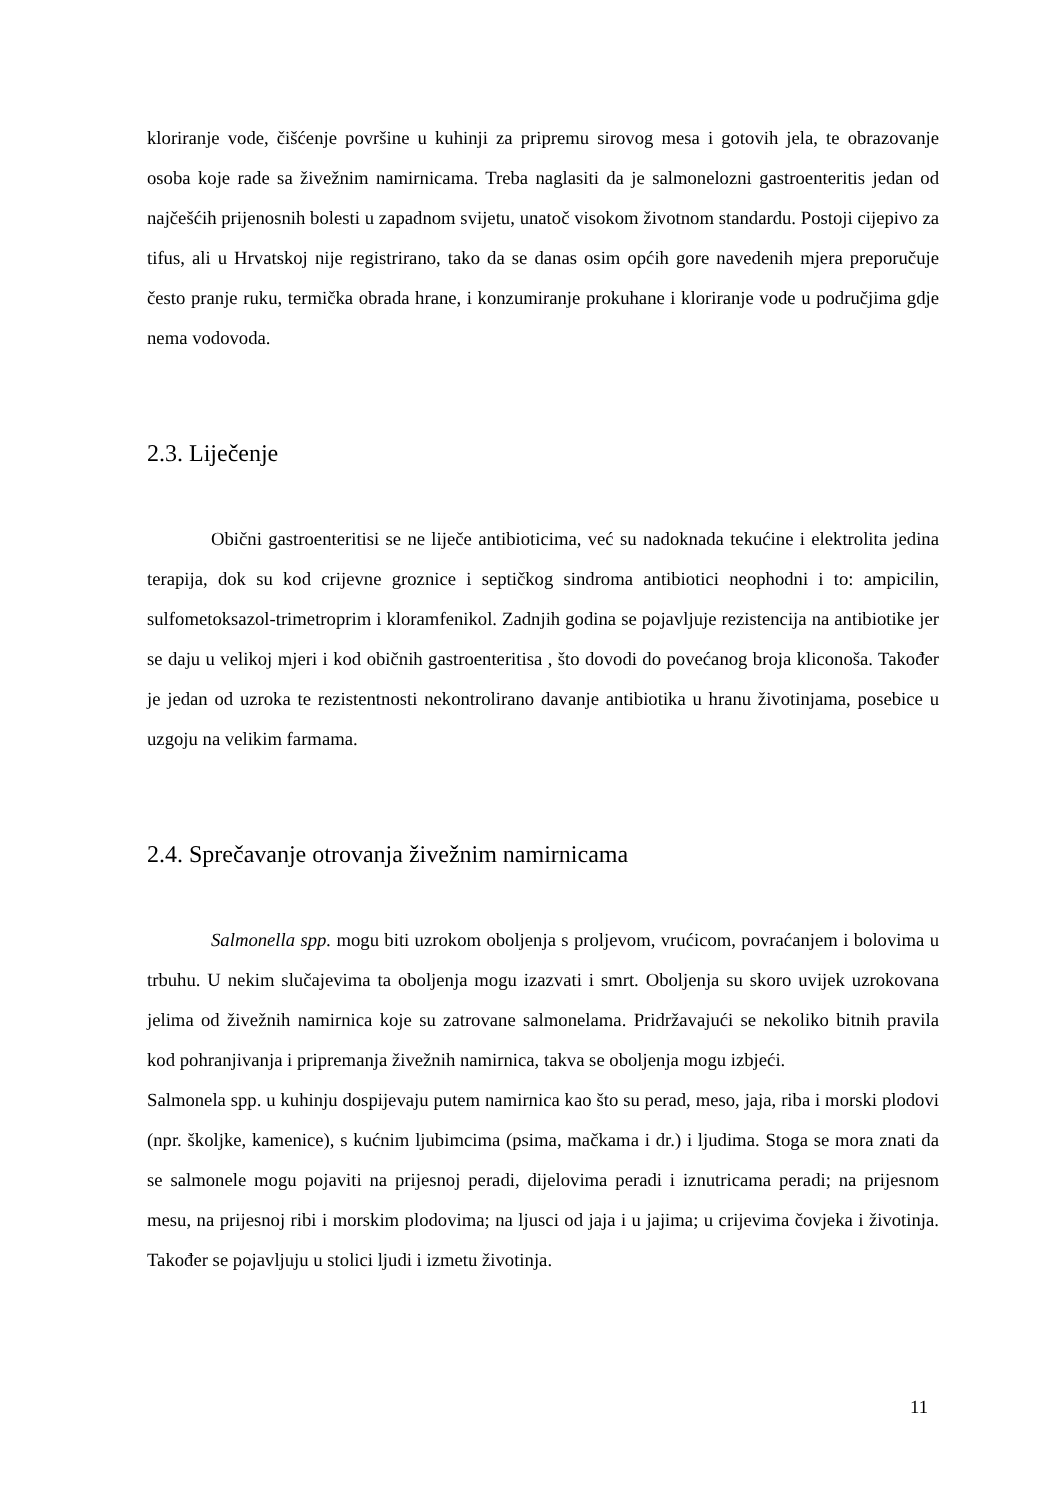kloriranje vode, čišćenje površine u kuhinji za pripremu sirovog mesa i gotovih jela, te obrazovanje osoba koje rade sa živežnim namirnicama. Treba naglasiti da je salmonelozni gastroenteritis jedan od najčešćih prijenosnih bolesti u zapadnom svijetu, unatoč visokom životnom standardu. Postoji cijepivo za tifus, ali u Hrvatskoj nije registrirano, tako da se danas osim općih gore navedenih mjera preporučuje često pranje ruku, termička obrada hrane, i konzumiranje prokuhane i kloriranje vode u područjima gdje nema vodovoda.
2.3. Liječenje
Obični gastroenteritisi se ne liječe antibioticima, već su nadoknada tekućine i elektrolita jedina terapija, dok su kod crijevne groznice i septičkog sindroma antibiotici neophodni i to: ampicilin, sulfometoksazol-trimetroprim i kloramfenikol. Zadnjih godina se pojavljuje rezistencija na antibiotike jer se daju u velikoj mjeri i kod običnih gastroenteritisa , što dovodi do povećanog broja kliconoša. Također je jedan od uzroka te rezistentnosti nekontrolirano davanje antibiotika u hranu životinjama, posebice u uzgoju na velikim farmama.
2.4. Sprečavanje otrovanja živežnim namirnicama
Salmonella spp. mogu biti uzrokom oboljenja s proljevom, vrućicom, povraćanjem i bolovima u trbuhu. U nekim slučajevima ta oboljenja mogu izazvati i smrt. Oboljenja su skoro uvijek uzrokovana jelima od živežnih namirnica koje su zatrovane salmonelama. Pridržavajući se nekoliko bitnih pravila kod pohranjivanja i pripremanja živežnih namirnica, takva se oboljenja mogu izbjeći.
Salmonela spp. u kuhinju dospijevaju putem namirnica kao što su perad, meso, jaja, riba i morski plodovi (npr. školjke, kamenice), s kućnim ljubimcima (psima, mačkama i dr.) i ljudima. Stoga se mora znati da se salmonele mogu pojaviti na prijesnoj peradi, dijelovima peradi i iznutricama peradi; na prijesnom mesu, na prijesnoj ribi i morskim plodovima; na ljusci od jaja i u jajima; u crijevima čovjeka i životinja. Također se pojavljuju u stolici ljudi i izmetu životinja.
11